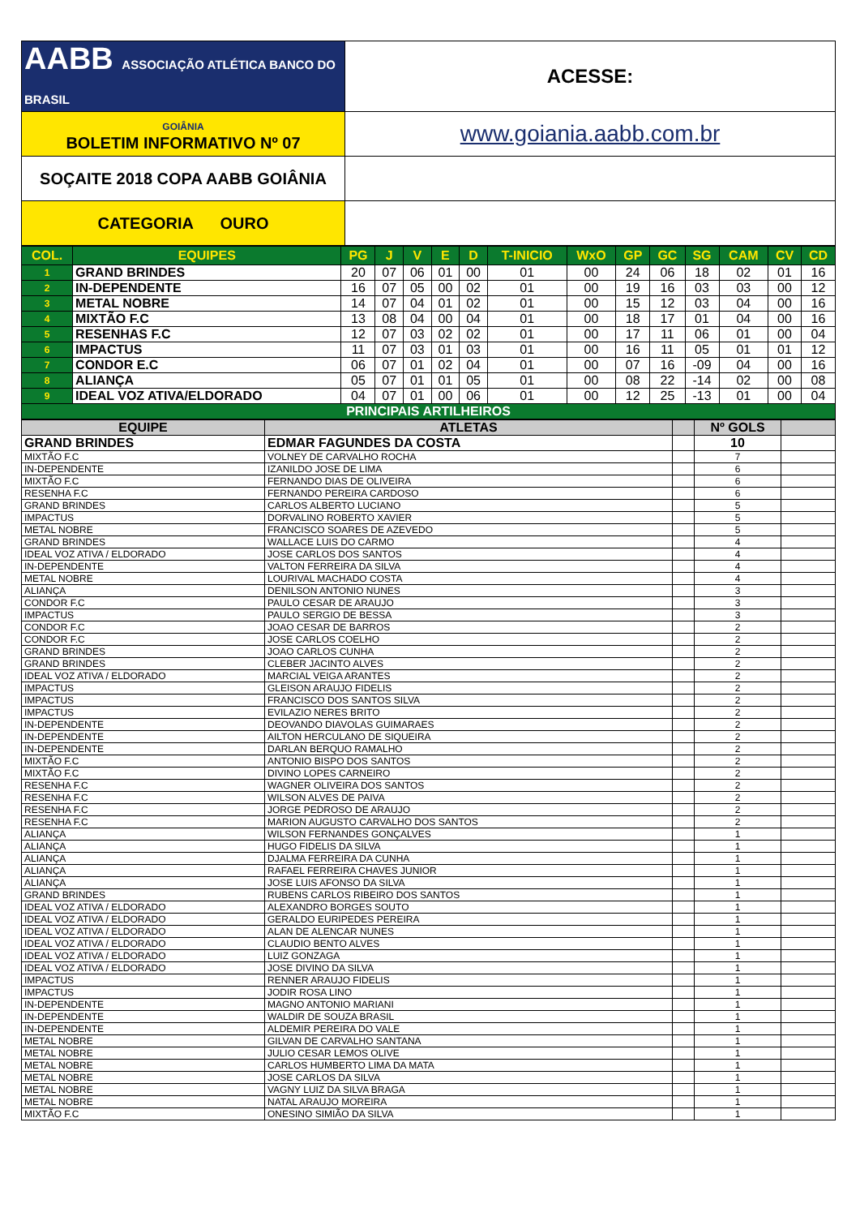| AABB ASSOCIAÇÃO ATLÉTICA BANCO DO BRASIL | ACESSE: |
| GOIÂNIA BOLETIM INFORMATIVO Nº 07 | www.goiania.aabb.com.br |
| SOÇAITE 2018 COPA AABB GOIÂNIA | |
| CATEGORIA OURO | |
| COL. | EQUIPES | PG | J | V | E | D | T-INICIO | WxO | GP | GC | SG | CAM | CV | CD |
| --- | --- | --- | --- | --- | --- | --- | --- | --- | --- | --- | --- | --- | --- | --- |
| 1 | GRAND BRINDES | 20 | 07 | 06 | 01 | 00 | 01 | 00 | 24 | 06 | 18 | 02 | 01 | 16 |
| 2 | IN-DEPENDENTE | 16 | 07 | 05 | 00 | 02 | 01 | 00 | 19 | 16 | 03 | 03 | 00 | 12 |
| 3 | METAL NOBRE | 14 | 07 | 04 | 01 | 02 | 01 | 00 | 15 | 12 | 03 | 04 | 00 | 16 |
| 4 | MIXTÃO F.C | 13 | 08 | 04 | 00 | 04 | 01 | 00 | 18 | 17 | 01 | 04 | 00 | 16 |
| 5 | RESENHAS F.C | 12 | 07 | 03 | 02 | 02 | 01 | 00 | 17 | 11 | 06 | 01 | 00 | 04 |
| 6 | IMPACTUS | 11 | 07 | 03 | 01 | 03 | 01 | 00 | 16 | 11 | 05 | 01 | 01 | 12 |
| 7 | CONDOR E.C | 06 | 07 | 01 | 02 | 04 | 01 | 00 | 07 | 16 | -09 | 04 | 00 | 16 |
| 8 | ALIANÇA | 05 | 07 | 01 | 01 | 05 | 01 | 00 | 08 | 22 | -14 | 02 | 00 | 08 |
| 9 | IDEAL VOZ ATIVA/ELDORADO | 04 | 07 | 01 | 00 | 06 | 01 | 00 | 12 | 25 | -13 | 01 | 00 | 04 |
| PRINCIPAIS ARTILHEIROS | | | | | | | | | | | | | | |
| EQUIPE | ATLETAS | | Nº GOLS | |
| --- | --- | --- | --- | --- |
| GRAND BRINDES | EDMAR FAGUNDES DA COSTA | | 10 | |
| MIXTÃO F.C | VOLNEY DE CARVALHO ROCHA | | 7 | |
| IN-DEPENDENTE | IZANILDO JOSE DE LIMA | | 6 | |
| MIXTÃO F.C | FERNANDO DIAS DE OLIVEIRA | | 6 | |
| RESENHA F.C | FERNANDO PEREIRA CARDOSO | | 6 | |
| GRAND BRINDES | CARLOS ALBERTO LUCIANO | | 5 | |
| IMPACTUS | DORVALINO ROBERTO XAVIER | | 5 | |
| METAL NOBRE | FRANCISCO SOARES DE AZEVEDO | | 5 | |
| GRAND BRINDES | WALLACE LUIS DO CARMO | | 4 | |
| IDEAL VOZ ATIVA / ELDORADO | JOSE CARLOS DOS SANTOS | | 4 | |
| IN-DEPENDENTE | VALTON FERREIRA DA SILVA | | 4 | |
| METAL NOBRE | LOURIVAL MACHADO COSTA | | 4 | |
| ALIANÇA | DENILSON ANTONIO NUNES | | 3 | |
| CONDOR F.C | PAULO CESAR DE ARAUJO | | 3 | |
| IMPACTUS | PAULO SERGIO DE BESSA | | 3 | |
| CONDOR F.C | JOAO CESAR DE BARROS | | 2 | |
| CONDOR F.C | JOSE CARLOS COELHO | | 2 | |
| GRAND BRINDES | JOAO CARLOS CUNHA | | 2 | |
| GRAND BRINDES | CLEBER JACINTO ALVES | | 2 | |
| IDEAL VOZ ATIVA / ELDORADO | MARCIAL VEIGA ARANTES | | 2 | |
| IMPACTUS | GLEISON ARAUJO FIDELIS | | 2 | |
| IMPACTUS | FRANCISCO DOS SANTOS SILVA | | 2 | |
| IMPACTUS | EVILAZIO NERES BRITO | | 2 | |
| IN-DEPENDENTE | DEOVANDO DIAVOLAS GUIMARAES | | 2 | |
| IN-DEPENDENTE | AILTON HERCULANO DE SIQUEIRA | | 2 | |
| IN-DEPENDENTE | DARLAN BERQUO RAMALHO | | 2 | |
| MIXTÃO F.C | ANTONIO BISPO DOS SANTOS | | 2 | |
| MIXTÃO F.C | DIVINO LOPES CARNEIRO | | 2 | |
| RESENHA F.C | WAGNER OLIVEIRA DOS SANTOS | | 2 | |
| RESENHA F.C | WILSON ALVES DE PAIVA | | 2 | |
| RESENHA F.C | JORGE PEDROSO DE ARAUJO | | 2 | |
| RESENHA F.C | MARION AUGUSTO CARVALHO DOS SANTOS | | 2 | |
| ALIANÇA | WILSON FERNANDES GONÇALVES | | 1 | |
| ALIANÇA | HUGO FIDELIS DA SILVA | | 1 | |
| ALIANÇA | DJALMA FERREIRA DA CUNHA | | 1 | |
| ALIANÇA | RAFAEL FERREIRA CHAVES JUNIOR | | 1 | |
| ALIANÇA | JOSE LUIS AFONSO DA SILVA | | 1 | |
| GRAND BRINDES | RUBENS CARLOS RIBEIRO DOS SANTOS | | 1 | |
| IDEAL VOZ ATIVA / ELDORADO | ALEXANDRO BORGES SOUTO | | 1 | |
| IDEAL VOZ ATIVA / ELDORADO | GERALDO EURIPEDES PEREIRA | | 1 | |
| IDEAL VOZ ATIVA / ELDORADO | ALAN DE ALENCAR NUNES | | 1 | |
| IDEAL VOZ ATIVA / ELDORADO | CLAUDIO BENTO ALVES | | 1 | |
| IDEAL VOZ ATIVA / ELDORADO | LUIZ GONZAGA | | 1 | |
| IDEAL VOZ ATIVA / ELDORADO | JOSE DIVINO DA SILVA | | 1 | |
| IMPACTUS | RENNER ARAUJO FIDELIS | | 1 | |
| IMPACTUS | JODIR ROSA LINO | | 1 | |
| IN-DEPENDENTE | MAGNO ANTONIO MARIANI | | 1 | |
| IN-DEPENDENTE | WALDIR DE SOUZA BRASIL | | 1 | |
| IN-DEPENDENTE | ALDEMIR PEREIRA DO VALE | | 1 | |
| METAL NOBRE | GILVAN DE CARVALHO SANTANA | | 1 | |
| METAL NOBRE | JULIO CESAR LEMOS OLIVE | | 1 | |
| METAL NOBRE | CARLOS HUMBERTO LIMA DA MATA | | 1 | |
| METAL NOBRE | JOSE CARLOS DA SILVA | | 1 | |
| METAL NOBRE | VAGNY LUIZ DA SILVA BRAGA | | 1 | |
| METAL NOBRE | NATAL ARAUJO MOREIRA | | 1 | |
| MIXTÃO F.C | ONESINO SIMIÃO DA SILVA | | 1 | |